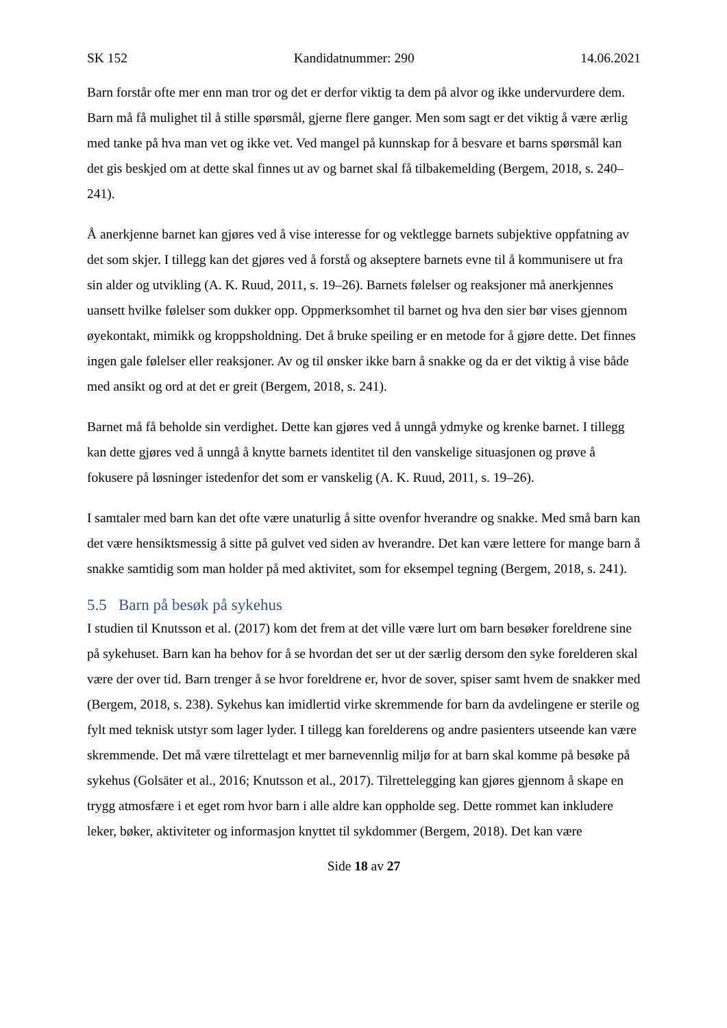SK 152 Kandidatnummer: 290 14.06.2021
Barn forstår ofte mer enn man tror og det er derfor viktig ta dem på alvor og ikke undervurdere dem. Barn må få mulighet til å stille spørsmål, gjerne flere ganger. Men som sagt er det viktig å være ærlig med tanke på hva man vet og ikke vet. Ved mangel på kunnskap for å besvare et barns spørsmål kan det gis beskjed om at dette skal finnes ut av og barnet skal få tilbakemelding (Bergem, 2018, s. 240–241).
Å anerkjenne barnet kan gjøres ved å vise interesse for og vektlegge barnets subjektive oppfatning av det som skjer. I tillegg kan det gjøres ved å forstå og akseptere barnets evne til å kommunisere ut fra sin alder og utvikling (A. K. Ruud, 2011, s. 19–26). Barnets følelser og reaksjoner må anerkjennes uansett hvilke følelser som dukker opp. Oppmerksomhet til barnet og hva den sier bør vises gjennom øyekontakt, mimikk og kroppsholdning. Det å bruke speiling er en metode for å gjøre dette. Det finnes ingen gale følelser eller reaksjoner. Av og til ønsker ikke barn å snakke og da er det viktig å vise både med ansikt og ord at det er greit (Bergem, 2018, s. 241).
Barnet må få beholde sin verdighet. Dette kan gjøres ved å unngå ydmyke og krenke barnet. I tillegg kan dette gjøres ved å unngå å knytte barnets identitet til den vanskelige situasjonen og prøve å fokusere på løsninger istedenfor det som er vanskelig (A. K. Ruud, 2011, s. 19–26).
I samtaler med barn kan det ofte være unaturlig å sitte ovenfor hverandre og snakke. Med små barn kan det være hensiktsmessig å sitte på gulvet ved siden av hverandre. Det kan være lettere for mange barn å snakke samtidig som man holder på med aktivitet, som for eksempel tegning (Bergem, 2018, s. 241).
5.5 Barn på besøk på sykehus
I studien til Knutsson et al. (2017) kom det frem at det ville være lurt om barn besøker foreldrene sine på sykehuset. Barn kan ha behov for å se hvordan det ser ut der særlig dersom den syke forelderen skal være der over tid. Barn trenger å se hvor foreldrene er, hvor de sover, spiser samt hvem de snakker med (Bergem, 2018, s. 238). Sykehus kan imidlertid virke skremmende for barn da avdelingene er sterile og fylt med teknisk utstyr som lager lyder. I tillegg kan forelderens og andre pasienters utseende kan være skremmende. Det må være tilrettelagt et mer barnevennlig miljø for at barn skal komme på besøke på sykehus (Golsäter et al., 2016; Knutsson et al., 2017). Tilrettelegging kan gjøres gjennom å skape en trygg atmosfære i et eget rom hvor barn i alle aldre kan oppholde seg. Dette rommet kan inkludere leker, bøker, aktiviteter og informasjon knyttet til sykdommer (Bergem, 2018). Det kan være
Side 18 av 27